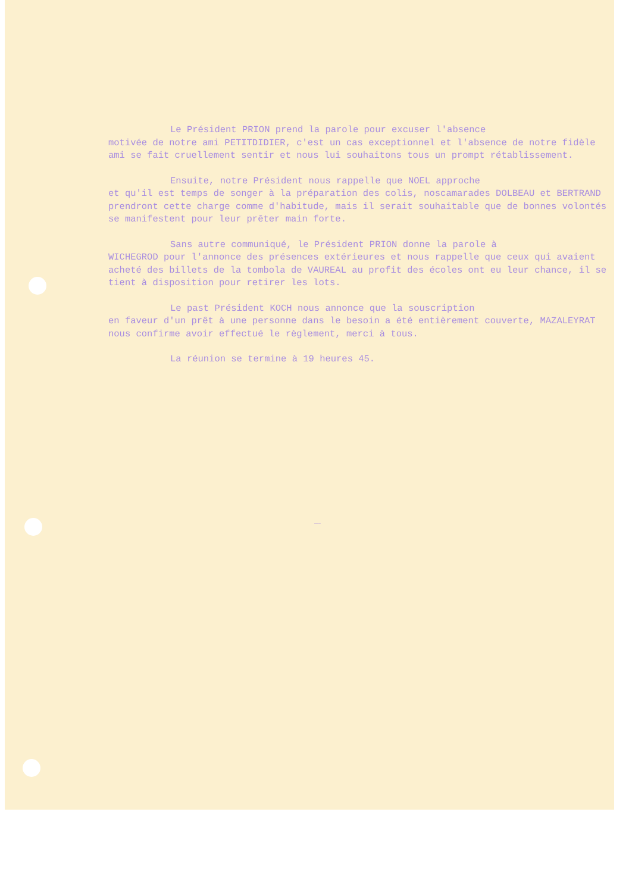Le Président PRION prend la parole pour excuser l'absence
motivée de notre ami PETITDIDIER, c'est un cas exceptionnel et l'absence de notre fidèle ami se fait cruellement sentir et nous lui souhaitons tous un prompt rétablissement.
Ensuite, notre Président nous rappelle que NOEL approche
et qu'il est temps de songer à la préparation des colis, noscamarades DOLBEAU et BERTRAND prendront cette charge comme d'habitude, mais il serait souhaitable que de bonnes volontés se manifestent pour leur prêter main forte.
Sans autre communiqué, le Président PRION donne la parole à
WICHEGROD pour l'annonce des présences extérieures et nous rappelle que ceux qui avaient acheté des billets de la tombola de VAUREAL au profit des écoles ont eu leur chance, il se tient à disposition pour retirer les lots.
Le past Président KOCH nous annonce que la souscription
en faveur d'un prêt à une personne dans le besoin a été entièrement couverte, MAZALEYRAT nous confirme avoir effectué le règlement, merci à tous.
La réunion se termine à 19 heures 45.
———